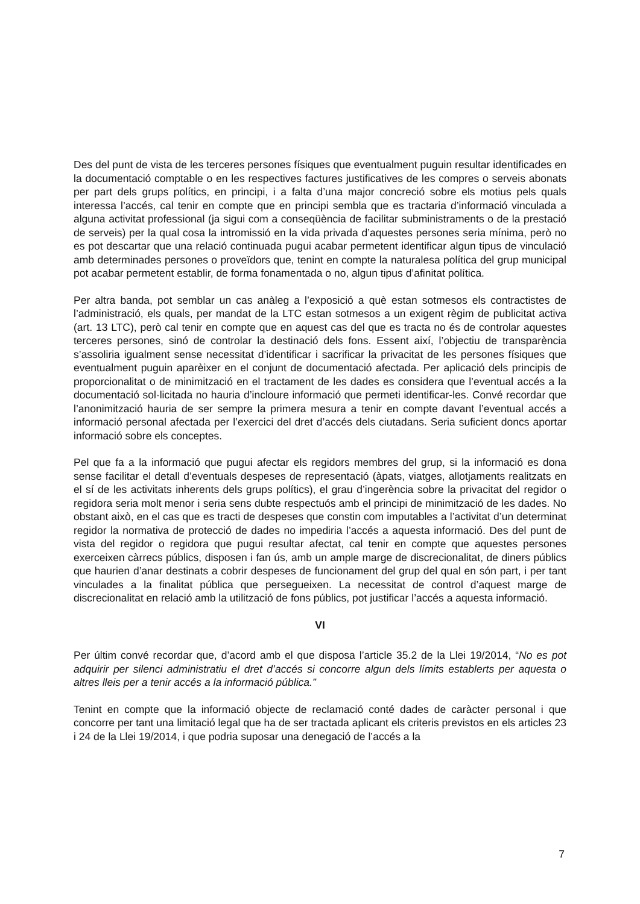Des del punt de vista de les terceres persones físiques que eventualment puguin resultar identificades en la documentació comptable o en les respectives factures justificatives de les compres o serveis abonats per part dels grups polítics, en principi, i a falta d’una major concreció sobre els motius pels quals interessa l’accés, cal tenir en compte que en principi sembla que es tractaria d’informació vinculada a alguna activitat professional (ja sigui com a conseqüència de facilitar subministraments o de la prestació de serveis) per la qual cosa la intromissió en la vida privada d’aquestes persones seria mínima, però no es pot descartar que una relació continuada pugui acabar permetent identificar algun tipus de vinculació amb determinades persones o proveïdors que, tenint en compte la naturalesa política del grup municipal pot acabar permetent establir, de forma fonamentada o no, algun tipus d’afinitat política.
Per altra banda, pot semblar un cas anàleg a l’exposició a què estan sotmesos els contractistes de l’administració, els quals, per mandat de la LTC estan sotmesos a un exigent règim de publicitat activa (art. 13 LTC), però cal tenir en compte que en aquest cas del que es tracta no és de controlar aquestes terceres persones, sinó de controlar la destinació dels fons. Essent així, l’objectiu de transparència s’assoliria igualment sense necessitat d’identificar i sacrificar la privacitat de les persones físiques que eventualment puguin aparèixer en el conjunt de documentació afectada. Per aplicació dels principis de proporcionalitat o de minimització en el tractament de les dades es considera que l’eventual accés a la documentació sol·licitada no hauria d’incloure informació que permeti identificar-les. Convé recordar que l’anonimització hauria de ser sempre la primera mesura a tenir en compte davant l’eventual accés a informació personal afectada per l’exercici del dret d’accés dels ciutadans. Seria suficient doncs aportar informació sobre els conceptes.
Pel que fa a la informació que pugui afectar els regidors membres del grup, si la informació es dona sense facilitar el detall d’eventuals despeses de representació (àpats, viatges, allotjaments realitzats en el sí de les activitats inherents dels grups polítics), el grau d’ingerència sobre la privacitat del regidor o regidora seria molt menor i seria sens dubte respectuós amb el principi de minimització de les dades. No obstant això, en el cas que es tracti de despeses que constin com imputables a l’activitat d’un determinat regidor la normativa de protecció de dades no impediria l’accés a aquesta informació. Des del punt de vista del regidor o regidora que pugui resultar afectat, cal tenir en compte que aquestes persones exerceixen càrrecs públics, disposen i fan ús, amb un ample marge de discrecionalitat, de diners públics que haurien d’anar destinats a cobrir despeses de funcionament del grup del qual en són part, i per tant vinculades a la finalitat pública que persegueixen. La necessitat de control d’aquest marge de discrecionalitat en relació amb la utilització de fons públics, pot justificar l’accés a aquesta informació.
VI
Per últim convé recordar que, d’acord amb el que disposa l’article 35.2 de la Llei 19/2014, “No es pot adquirir per silenci administratiu el dret d’accés si concorre algun dels límits establerts per aquesta o altres lleis per a tenir accés a la informació pública.”
Tenint en compte que la informació objecte de reclamació conté dades de caràcter personal i que concorre per tant una limitació legal que ha de ser tractada aplicant els criteris previstos en els articles 23 i 24 de la Llei 19/2014, i que podria suposar una denegació de l’accés a la
7